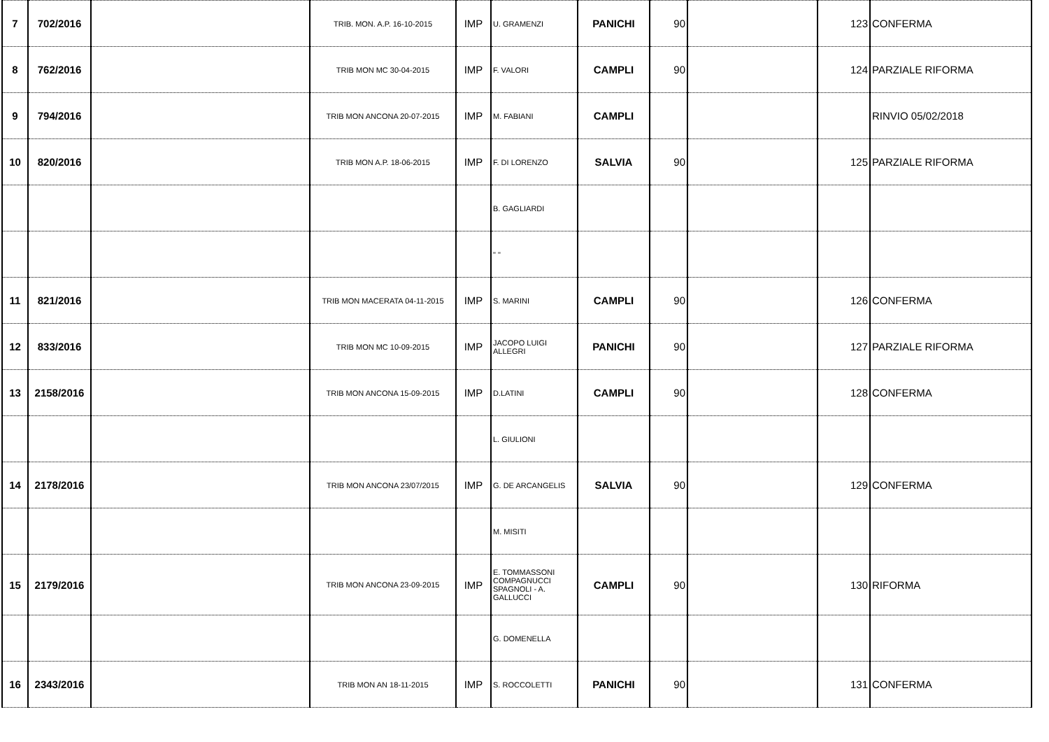| 7 | 702/2016 | | TRIB. MON. A.P. 16-10-2015 | IMP | U. GRAMENZI | PANICHI | 90 | | 123 | CONFERMA |
| 8 | 762/2016 | | TRIB MON MC 30-04-2015 | IMP | F. VALORI | CAMPLI | 90 | | 124 | PARZIALE RIFORMA |
| 9 | 794/2016 | | TRIB MON ANCONA 20-07-2015 | IMP | M. FABIANI | CAMPLI | | | | RINVIO 05/02/2018 |
| 10 | 820/2016 | | TRIB MON A.P. 18-06-2015 | IMP | F. DI LORENZO | SALVIA | 90 | | 125 | PARZIALE RIFORMA |
| | | | | | B. GAGLIARDI | | | | | |
| | | | | | " " | | | | | |
| 11 | 821/2016 | | TRIB MON MACERATA 04-11-2015 | IMP | S. MARINI | CAMPLI | 90 | | 126 | CONFERMA |
| 12 | 833/2016 | | TRIB MON MC 10-09-2015 | IMP | JACOPO LUIGI ALLEGRI | PANICHI | 90 | | 127 | PARZIALE RIFORMA |
| 13 | 2158/2016 | | TRIB MON ANCONA 15-09-2015 | IMP | D.LATINI | CAMPLI | 90 | | 128 | CONFERMA |
| | | | | | L. GIULIONI | | | | | |
| 14 | 2178/2016 | | TRIB MON ANCONA 23/07/2015 | IMP | G. DE ARCANGELIS | SALVIA | 90 | | 129 | CONFERMA |
| | | | | | M. MISITI | | | | | |
| 15 | 2179/2016 | | TRIB MON ANCONA 23-09-2015 | IMP | E. TOMMASSONI COMPAGNUCCI SPAGNOLI - A. GALLUCCI | CAMPLI | 90 | | 130 | RIFORMA |
| | | | | | G. DOMENELLA | | | | | |
| 16 | 2343/2016 | | TRIB MON AN 18-11-2015 | IMP | S. ROCCOLETTI | PANICHI | 90 | | 131 | CONFERMA |